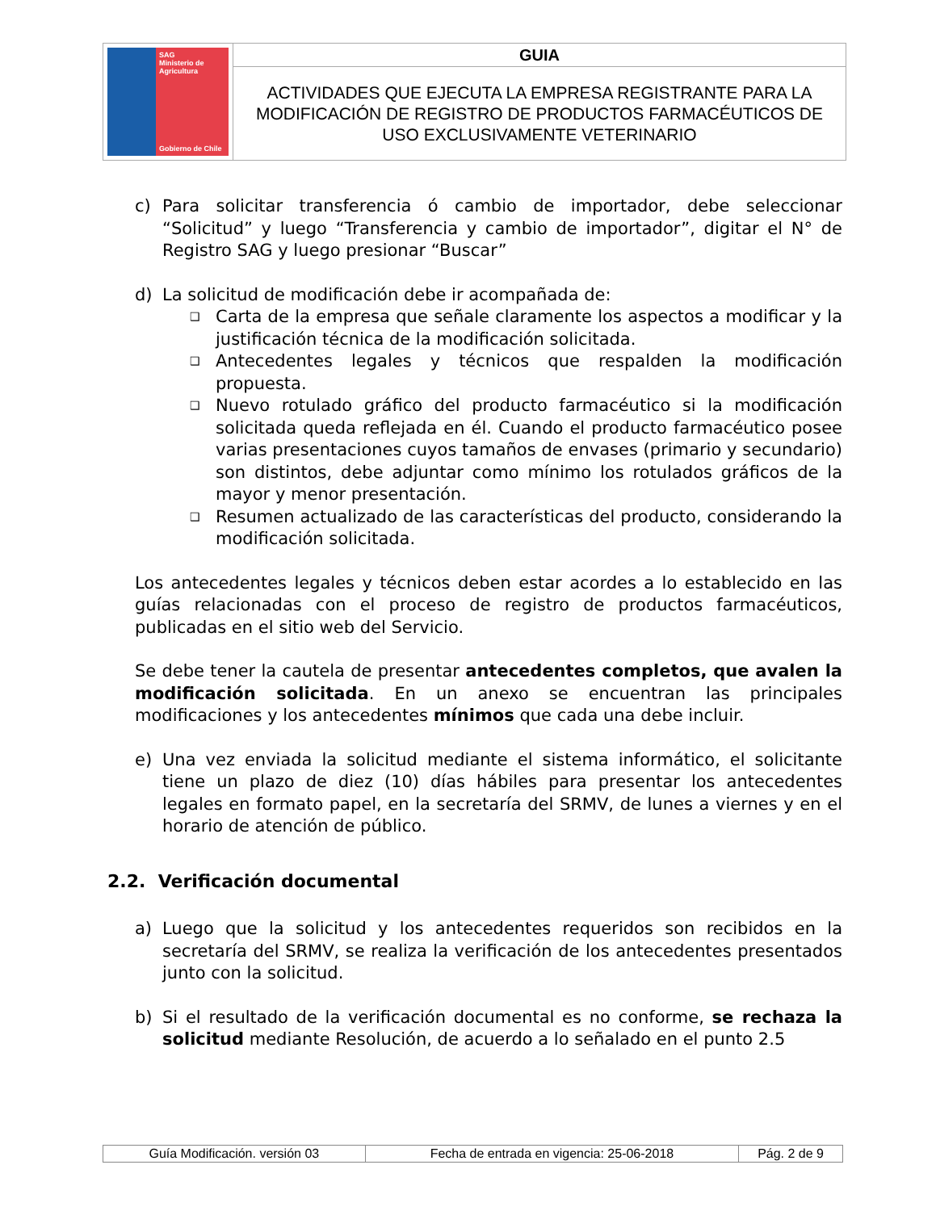| SAG Ministerio de Agricultura Gobierno de Chile | GUIA |
| | ACTIVIDADES QUE EJECUTA LA EMPRESA REGISTRANTE PARA LA MODIFICACIÓN DE REGISTRO DE PRODUCTOS FARMACÉUTICOS DE USO EXCLUSIVAMENTE VETERINARIO |
c) Para solicitar transferencia ó cambio de importador, debe seleccionar “Solicitud” y luego “Transferencia y cambio de importador”, digitar el N° de Registro SAG y luego presionar “Buscar”
d) La solicitud de modificación debe ir acompañada de:
❑ Carta de la empresa que señale claramente los aspectos a modificar y la justificación técnica de la modificación solicitada.
❑ Antecedentes legales y técnicos que respalden la modificación propuesta.
❑ Nuevo rotulado gráfico del producto farmacéutico si la modificación solicitada queda reflejada en él. Cuando el producto farmacéutico posee varias presentaciones cuyos tamaños de envases (primario y secundario) son distintos, debe adjuntar como mínimo los rotulados gráficos de la mayor y menor presentación.
❑ Resumen actualizado de las características del producto, considerando la modificación solicitada.
Los antecedentes legales y técnicos deben estar acordes a lo establecido en las guías relacionadas con el proceso de registro de productos farmacéuticos, publicadas en el sitio web del Servicio.
Se debe tener la cautela de presentar antecedentes completos, que avalen la modificación solicitada. En un anexo se encuentran las principales modificaciones y los antecedentes mínimos que cada una debe incluir.
e) Una vez enviada la solicitud mediante el sistema informático, el solicitante tiene un plazo de diez (10) días hábiles para presentar los antecedentes legales en formato papel, en la secretaría del SRMV, de lunes a viernes y en el horario de atención de público.
2.2. Verificación documental
a) Luego que la solicitud y los antecedentes requeridos son recibidos en la secretaría del SRMV, se realiza la verificación de los antecedentes presentados junto con la solicitud.
b) Si el resultado de la verificación documental es no conforme, se rechaza la solicitud mediante Resolución, de acuerdo a lo señalado en el punto 2.5
| Guía Modificación. versión 03 | Fecha de entrada en vigencia: 25-06-2018 | Pág. 2 de 9 |